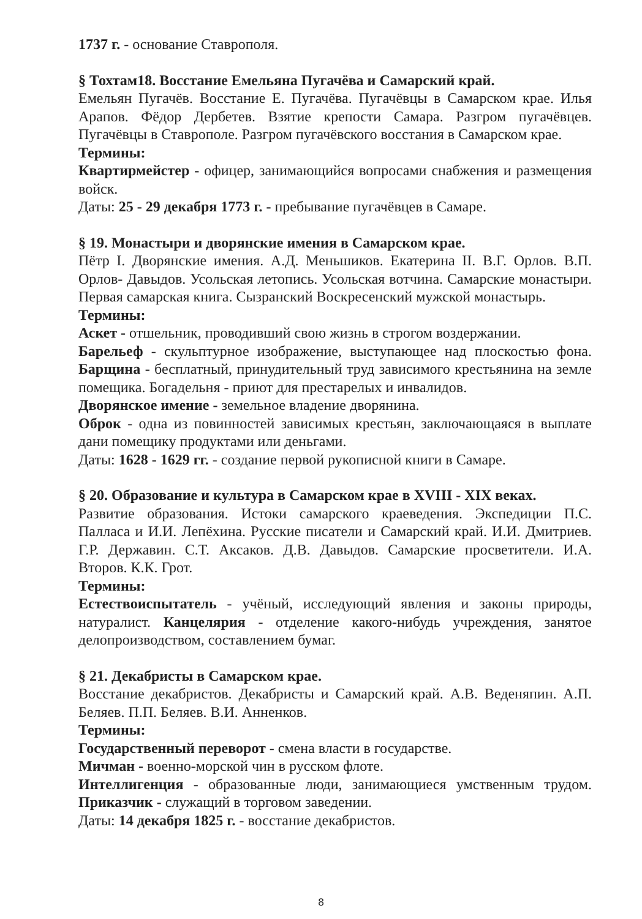1737 г. - основание Ставрополя.
§ Тохтам18. Восстание Емельяна Пугачёва и Самарский край.
Емельян Пугачёв. Восстание Е. Пугачёва. Пугачёвцы в Самарском крае. Илья Арапов. Фёдор Дербетев. Взятие крепости Самара. Разгром пугачёвцев. Пугачёвцы в Ставрополе. Разгром пугачёвского восстания в Самарском крае.
Термины:
Квартирмейстер - офицер, занимающийся вопросами снабжения и размещения войск.
Даты: 25 - 29 декабря 1773 г. - пребывание пугачёвцев в Самаре.
§ 19. Монастыри и дворянские имения в Самарском крае.
Пётр I. Дворянские имения. А.Д. Меньшиков. Екатерина II. В.Г. Орлов. В.П. Орлов- Давыдов. Усольская летопись. Усольская вотчина. Самарские монастыри. Первая самарская книга. Сызранский Воскресенский мужской монастырь.
Термины:
Аскет - отшельник, проводивший свою жизнь в строгом воздержании.
Барельеф - скульптурное изображение, выступающее над плоскостью фона. Барщина - бесплатный, принудительный труд зависимого крестьянина на земле помещика. Богадельня - приют для престарелых и инвалидов.
Дворянское имение - земельное владение дворянина.
Оброк - одна из повинностей зависимых крестьян, заключающаяся в выплате дани помещику продуктами или деньгами.
Даты: 1628 - 1629 гг. - создание первой рукописной книги в Самаре.
§ 20. Образование и культура в Самарском крае в XVIII - XIX веках.
Развитие образования. Истоки самарского краеведения. Экспедиции П.С. Палласа и И.И. Лепёхина. Русские писатели и Самарский край. И.И. Дмитриев. Г.Р. Державин. С.Т. Аксаков. Д.В. Давыдов. Самарские просветители. И.А. Второв. К.К. Грот.
Термины:
Естествоиспытатель - учёный, исследующий явления и законы природы, натуралист. Канцелярия - отделение какого-нибудь учреждения, занятое делопроизводством, составлением бумаг.
§ 21. Декабристы в Самарском крае.
Восстание декабристов. Декабристы и Самарский край. А.В. Веденяпин. А.П. Беляев. П.П. Беляев. В.И. Анненков.
Термины:
Государственный переворот - смена власти в государстве.
Мичман - военно-морской чин в русском флоте.
Интеллигенция - образованные люди, занимающиеся умственным трудом. Приказчик - служащий в торговом заведении.
Даты: 14 декабря 1825 г. - восстание декабристов.
8